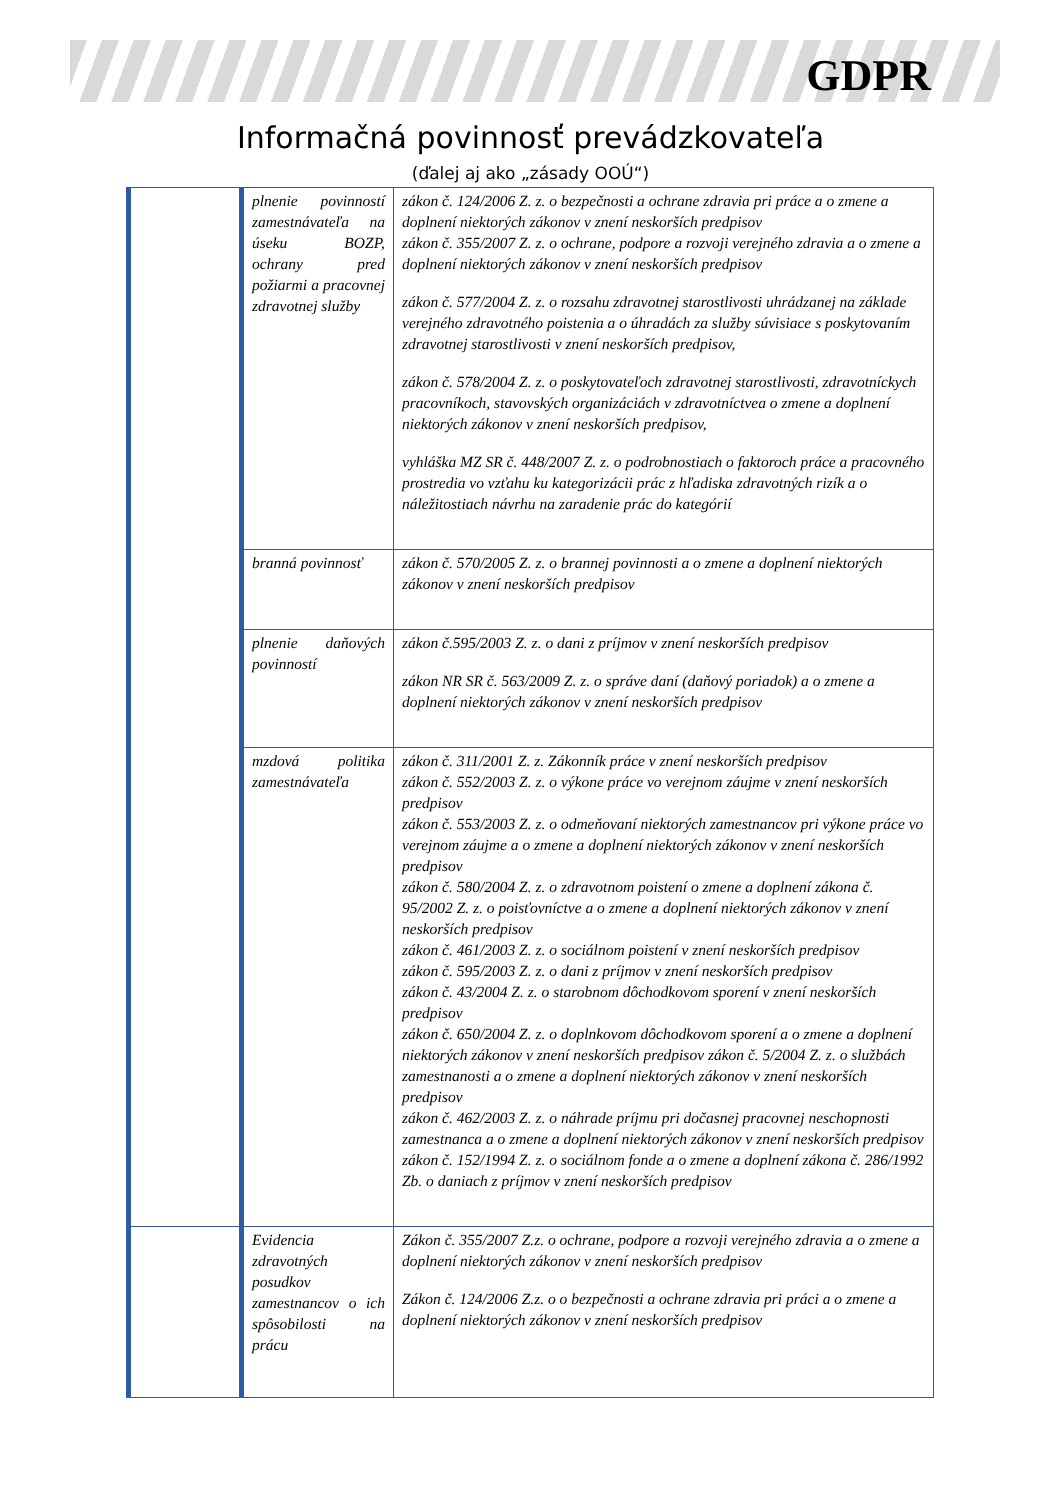GDPR
Informačná povinnosť prevádzkovateľa
(ďalej aj ako „zásady OOÚ“)
| | plnenie povinností zamestnávateľa na úseku BOZP, ochrany pred požiarmi a pracovnej zdravotnej služby | zákon č. 124/2006 Z. z. o bezpečnosti a ochrane zdravia pri práce a o zmene a doplnení niektorých zákonov v znení neskorších predpisov zákon č. 355/2007 Z. z. o ochrane, podpore a rozvoji verejného zdravia a o zmene a doplnení niektorých zákonov v znení neskorších predpisov zákon č. 577/2004 Z. z. o rozsahu zdravotnej starostlivosti uhrádzanej na základe verejného zdravotného poistenia a o úhradách za služby súvisiace s poskytovaním zdravotnej starostlivosti v znení neskorších predpisov, zákon č. 578/2004 Z. z. o poskytovateľoch zdravotnej starostlivosti, zdravotníckych pracovníkoch, stavovských organizáciách v zdravotníctvea o zmene a doplnení niektorých zákonov v znení neskorších predpisov, vyhláška MZ SR č. 448/2007 Z. z. o podrobnostiach o faktoroch práce a pracovného prostredia vo vzťahu ku kategorizácii prác z hľadiska zdravotných rizík a o náležitostiach návrhu na zaradenie prác do kategórií |
| | branná povinnosť | zákon č. 570/2005 Z. z. o brannej povinnosti a o zmene a doplnení niektorých zákonov v znení neskorších predpisov |
| | plnenie daňových povinností | zákon č.595/2003 Z. z. o dani z príjmov v znení neskorších predpisov zákon NR SR č. 563/2009 Z. z. o správe daní (daňový poriadok) a o zmene a doplnení niektorých zákonov v znení neskorších predpisov |
| | mzdová politika zamestnávateľa | zákon č. 311/2001 Z. z. Zákonník práce v znení neskorších predpisov zákon č. 552/2003 Z. z. o výkone práce vo verejnom záujme v znení neskorších predpisov zákon č. 553/2003 Z. z. o odmeňovaní niektorých zamestnancov pri výkone práce vo verejnom záujme a o zmene a doplnení niektorých zákonov v znení neskorších predpisov zákon č. 580/2004 Z. z. o zdravotnom poistení o zmene a doplnení zákona č. 95/2002 Z. z. o poisťovníctve a o zmene a doplnení niektorých zákonov v znení neskorších predpisov zákon č. 461/2003 Z. z. o sociálnom poistení v znení neskorších predpisov zákon č. 595/2003 Z. z. o dani z príjmov v znení neskorších predpisov zákon č. 43/2004 Z. z. o starobnom dôchodkovom sporení v znení neskorších predpisov zákon č. 650/2004 Z. z. o doplnkovom dôchodkovom sporení a o zmene a doplnení niektorých zákonov v znení neskorších predpisov zákon č. 5/2004 Z. z. o službách zamestnanosti a o zmene a doplnení niektorých zákonov v znení neskorších predpisov zákon č. 462/2003 Z. z. o náhrade príjmu pri dočasnej pracovnej neschopnosti zamestnanca a o zmene a doplnení niektorých zákonov v znení neskorších predpisov zákon č. 152/1994 Z. z. o sociálnom fonde a o zmene a doplnení zákona č. 286/1992 Zb. o daniach z príjmov v znení neskorších predpisov |
| | Evidencia zdravotných posudkov zamestnancov o ich spôsobilosti na prácu | Zákon č. 355/2007 Z.z. o ochrane, podpore a rozvoji verejného zdravia a o zmene a doplnení niektorých zákonov v znení neskorších predpisov Zákon č. 124/2006 Z.z. o o bezpečnosti a ochrane zdravia pri práci a o zmene a doplnení niektorých zákonov v znení neskorších predpisov |